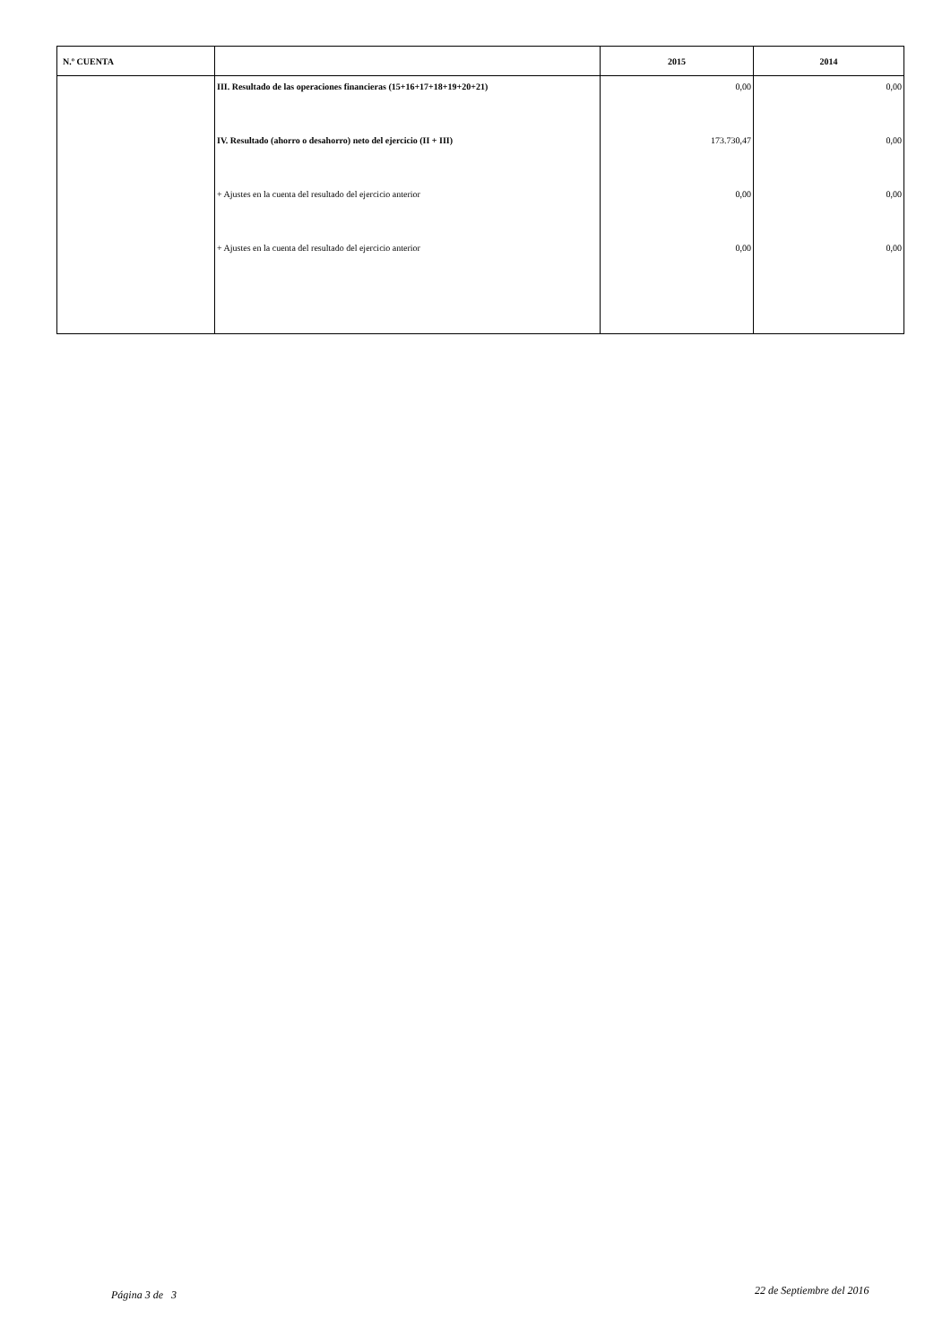| N.º CUENTA | | 2015 | 2014 |
| --- | --- | --- | --- |
| | III. Resultado de las operaciones financieras (15+16+17+18+19+20+21) | 0,00 | 0,00 |
| | IV. Resultado (ahorro o desahorro) neto del ejercicio (II + III) | 173.730,47 | 0,00 |
| | + Ajustes en la cuenta del resultado del ejercicio anterior | 0,00 | 0,00 |
| | + Ajustes en la cuenta del resultado del ejercicio anterior | 0,00 | 0,00 |
Página 3 de 3 22 de Septiembre del 2016